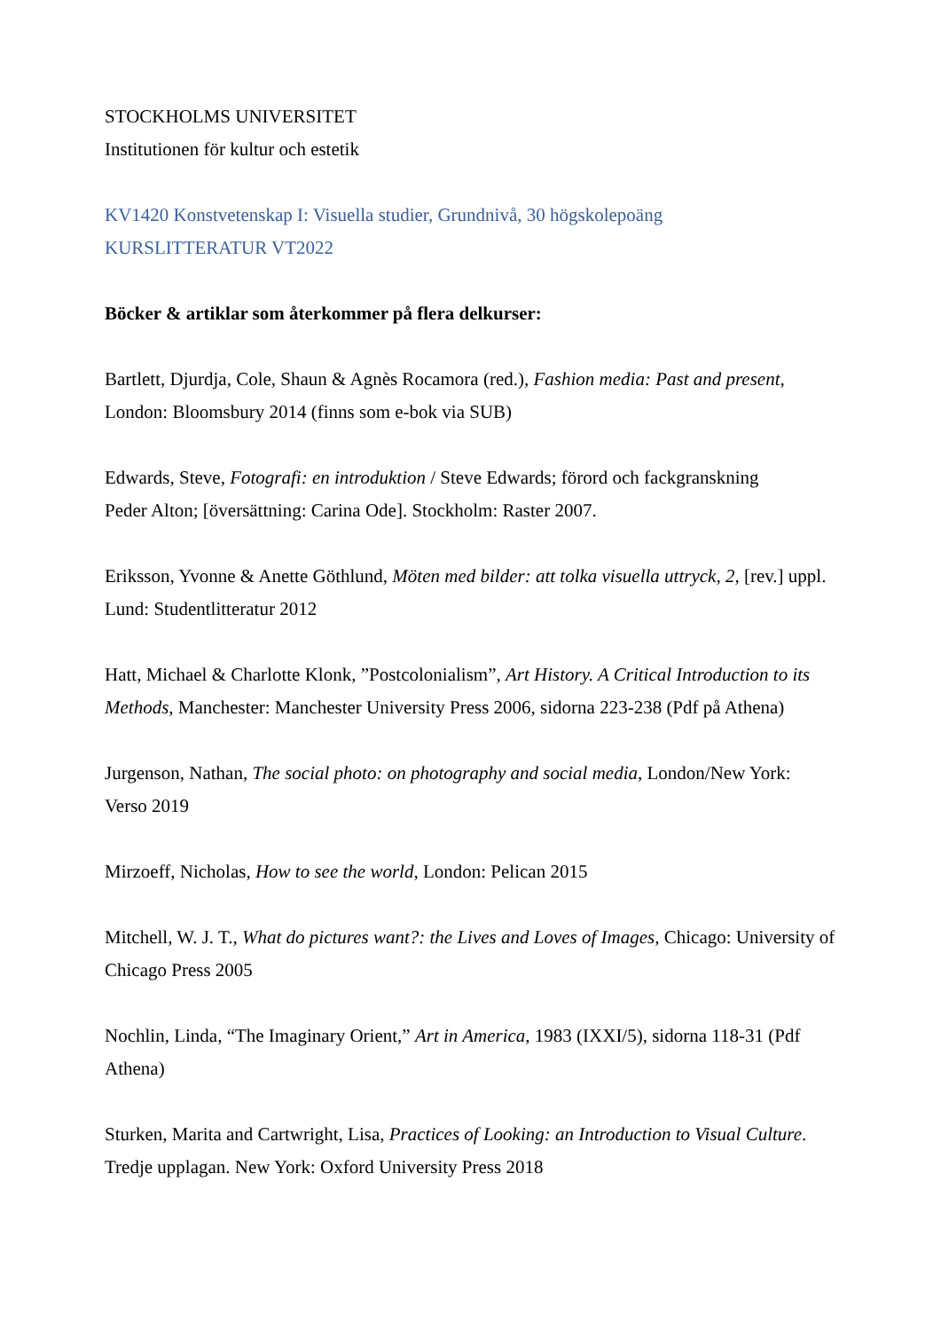STOCKHOLMS UNIVERSITET
Institutionen för kultur och estetik
KV1420 Konstvetenskap I: Visuella studier, Grundnivå, 30 högskolepoäng
KURSLITTERATUR VT2022
Böcker & artiklar som återkommer på flera delkurser:
Bartlett, Djurdja, Cole, Shaun & Agnès Rocamora (red.), Fashion media: Past and present, London: Bloomsbury 2014 (finns som e-bok via SUB)
Edwards, Steve, Fotografi: en introduktion / Steve Edwards; förord och fackgranskning
Peder Alton; [översättning: Carina Ode]. Stockholm: Raster 2007.
Eriksson, Yvonne & Anette Göthlund, Möten med bilder: att tolka visuella uttryck, 2, [rev.] uppl. Lund: Studentlitteratur 2012
Hatt, Michael & Charlotte Klonk, ”Postcolonialism”, Art History. A Critical Introduction to its Methods, Manchester: Manchester University Press 2006, sidorna 223-238 (Pdf på Athena)
Jurgenson, Nathan, The social photo: on photography and social media, London/New York: Verso 2019
Mirzoeff, Nicholas, How to see the world, London: Pelican 2015
Mitchell, W. J. T., What do pictures want?: the Lives and Loves of Images, Chicago: University of Chicago Press 2005
Nochlin, Linda, “The Imaginary Orient,” Art in America, 1983 (IXXI/5), sidorna 118-31 (Pdf Athena)
Sturken, Marita and Cartwright, Lisa, Practices of Looking: an Introduction to Visual Culture. Tredje upplagan. New York: Oxford University Press 2018